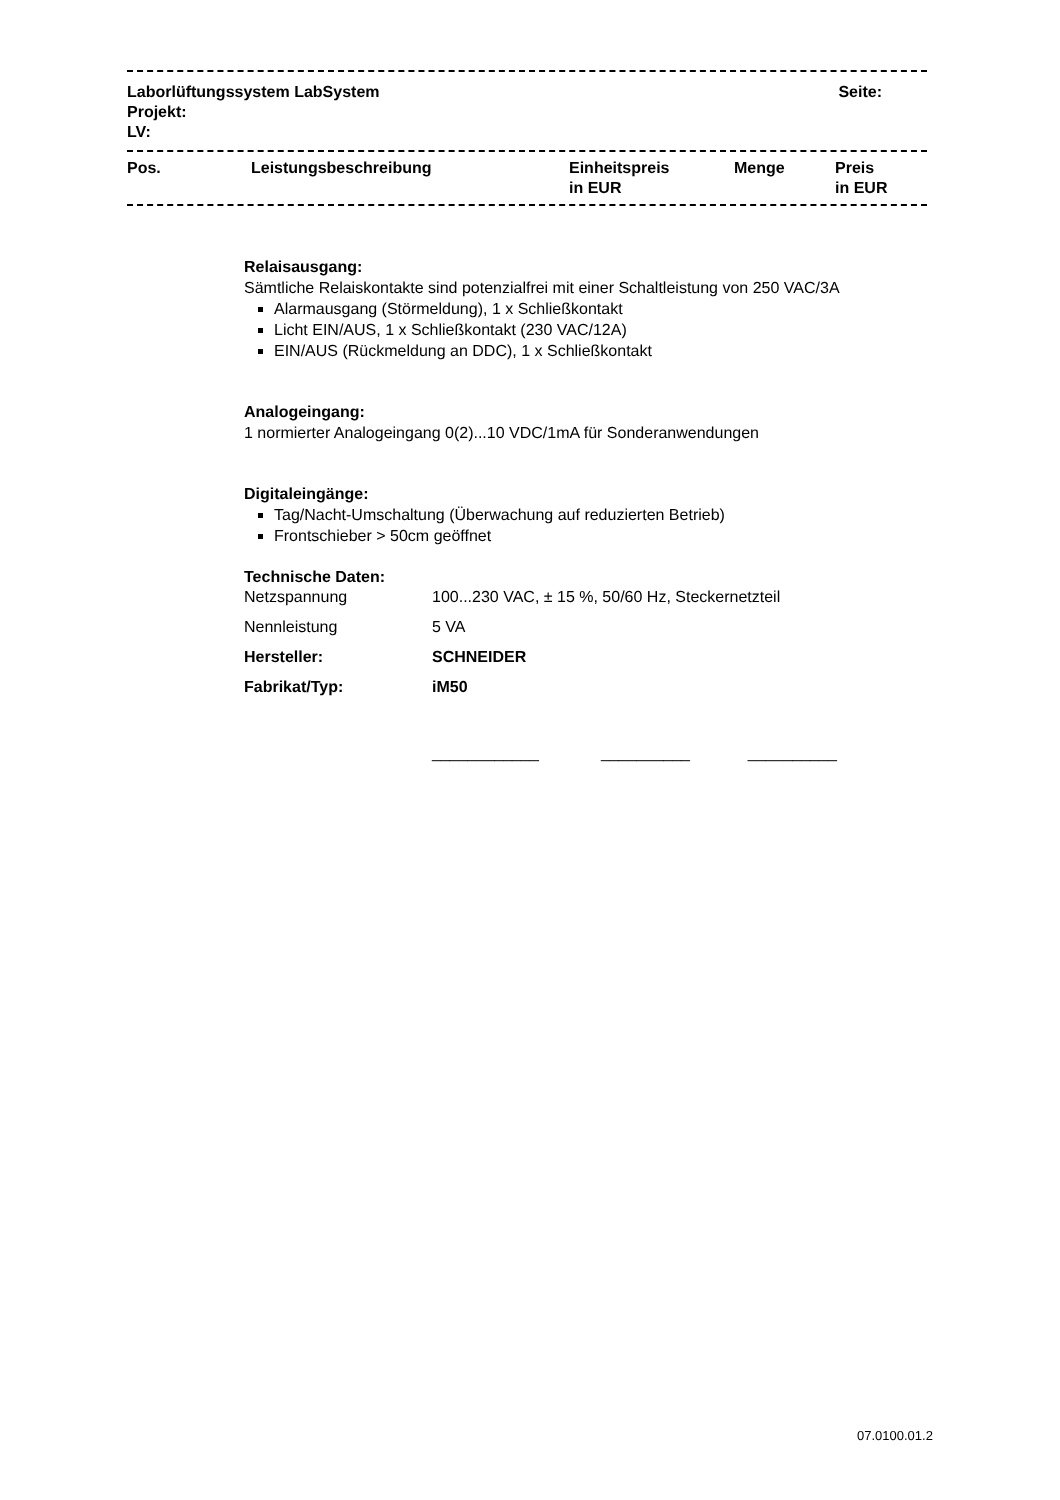| Laborlüftungssystem LabSystem Projekt: LV: | Seite: |
| Pos. | Leistungsbeschreibung | Einheitspreis in EUR | Menge | Preis in EUR |
Relaisausgang:
Sämtliche Relaiskontakte sind potenzialfrei mit einer Schaltleistung von 250 VAC/3A
Alarmausgang (Störmeldung), 1 x Schließkontakt
Licht EIN/AUS, 1 x Schließkontakt (230 VAC/12A)
EIN/AUS (Rückmeldung an DDC), 1 x Schließkontakt
Analogeingang:
1 normierter Analogeingang 0(2)...10 VDC/1mA für Sonderanwendungen
Digitaleingänge:
Tag/Nacht-Umschaltung (Überwachung auf reduzierten Betrieb)
Frontschieber > 50cm geöffnet
Technische Daten:
| Netzspannung | 100...230 VAC, ± 15 %, 50/60 Hz, Steckernetzteil |
| Nennleistung | 5 VA |
| Hersteller: | SCHNEIDER |
| Fabrikat/Typ: | iM50 |
____________ __________ __________
07.0100.01.2